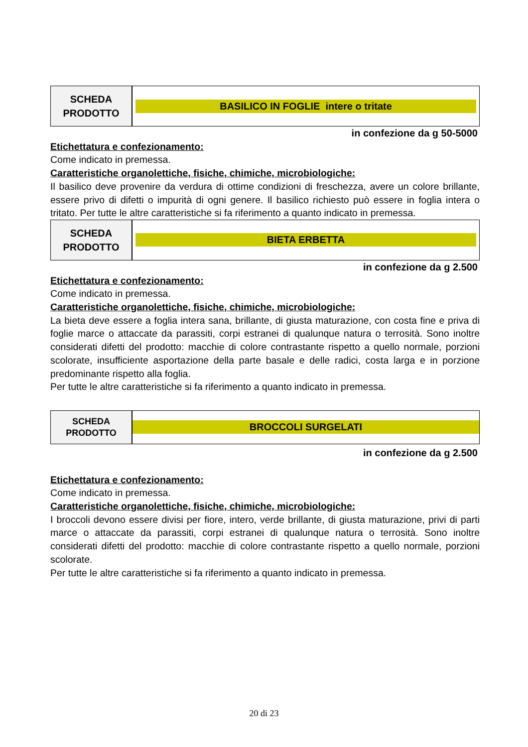| SCHEDA PRODOTTO | BASILICO IN FOGLIE intere o tritate |
in confezione da g 50-5000
Etichettatura e confezionamento:
Come indicato in premessa.
Caratteristiche organolettiche, fisiche, chimiche, microbiologiche:
Il basilico deve provenire da verdura di ottime condizioni di freschezza, avere un colore brillante, essere privo di difetti o impurità di ogni genere. Il basilico richiesto può essere in foglia intera o tritato. Per tutte le altre caratteristiche si fa riferimento a quanto indicato in premessa.
| SCHEDA PRODOTTO | BIETA ERBETTA |
in confezione da g 2.500
Etichettatura e confezionamento:
Come indicato in premessa.
Caratteristiche organolettiche, fisiche, chimiche, microbiologiche:
La bieta deve essere a foglia intera sana, brillante, di giusta maturazione, con costa fine e priva di foglie marce o attaccate da parassiti, corpi estranei di qualunque natura o terrosità. Sono inoltre considerati difetti del prodotto: macchie di colore contrastante rispetto a quello normale, porzioni scolorate, insufficiente asportazione della parte basale e delle radici, costa larga e in porzione predominante rispetto alla foglia.
Per tutte le altre caratteristiche si fa riferimento a quanto indicato in premessa.
| SCHEDA PRODOTTO | BROCCOLI SURGELATI |
in confezione da g 2.500
Etichettatura e confezionamento:
Come indicato in premessa.
Caratteristiche organolettiche, fisiche, chimiche, microbiologiche:
I broccoli devono essere divisi per fiore, intero, verde brillante, di giusta maturazione, privi di parti marce o attaccate da parassiti, corpi estranei di qualunque natura o terrosità. Sono inoltre considerati difetti del prodotto: macchie di colore contrastante rispetto a quello normale, porzioni scolorate.
Per tutte le altre caratteristiche si fa riferimento a quanto indicato in premessa.
20 di 23